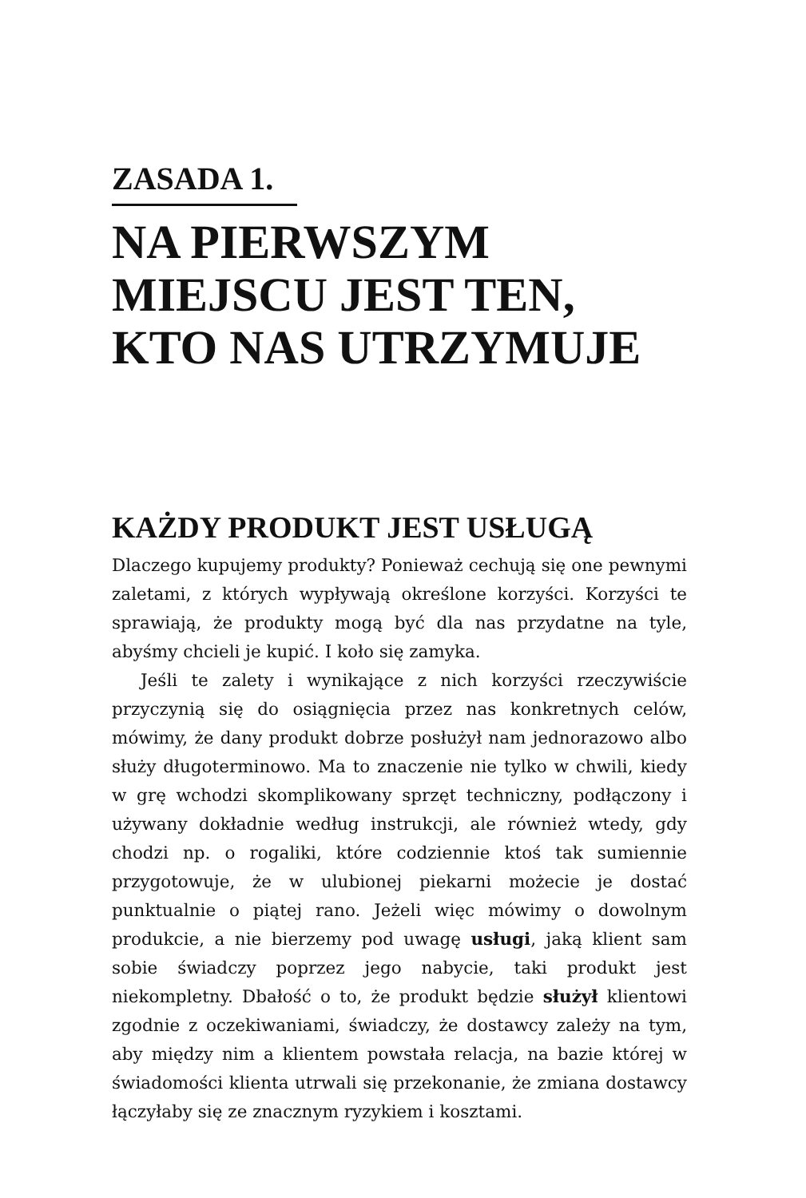ZASADA 1.
NA PIERWSZYM MIEJSCU JEST TEN, KTO NAS UTRZYMUJE
KAŻDY PRODUKT JEST USŁUGĄ
Dlaczego kupujemy produkty? Ponieważ cechują się one pewnymi zaletami, z których wypływają określone korzyści. Korzyści te sprawiają, że produkty mogą być dla nas przydatne na tyle, abyśmy chcieli je kupić. I koło się zamyka.
Jeśli te zalety i wynikające z nich korzyści rzeczywiście przyczynią się do osiągnięcia przez nas konkretnych celów, mówimy, że dany produkt dobrze posłużył nam jednorazowo albo służy długoterminowo. Ma to znaczenie nie tylko w chwili, kiedy w grę wchodzi skomplikowany sprzęt techniczny, podłączony i używany dokładnie według instrukcji, ale również wtedy, gdy chodzi np. o rogaliki, które codziennie ktoś tak sumiennie przygotowuje, że w ulubionej piekarni możecie je dostać punktualnie o piątej rano. Jeżeli więc mówimy o dowolnym produkcie, a nie bierzemy pod uwagę usługi, jaką klient sam sobie świadczy poprzez jego nabycie, taki produkt jest niekompletny. Dbałość o to, że produkt będzie służył klientowi zgodnie z oczekiwaniami, świadczy, że dostawcy zależy na tym, aby między nim a klientem powstała relacja, na bazie której w świadomości klienta utrwali się przekonanie, że zmiana dostawcy łączyłaby się ze znacznym ryzykiem i kosztami.